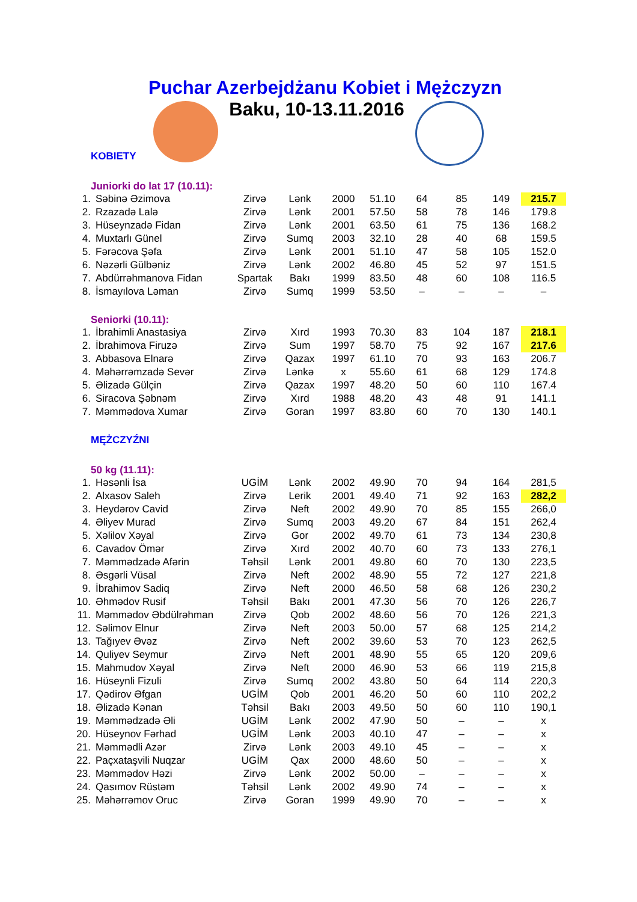Puchar Azerbejdżanu Kobiet i Mężczyzn
Baku, 10-13.11.2016
KOBIETY
Juniorki do lat 17 (10.11):
| 1. | Səbinə Əzimova | Zirvə | Lənk | 2000 | 51.10 | 64 | 85 | 149 | 215.7 |
| 2. | Rzazadə Lalə | Zirvə | Lənk | 2001 | 57.50 | 58 | 78 | 146 | 179.8 |
| 3. | Hüseynzadə Fidan | Zirvə | Lənk | 2001 | 63.50 | 61 | 75 | 136 | 168.2 |
| 4. | Muxtarlı Günel | Zirvə | Sumq | 2003 | 32.10 | 28 | 40 | 68 | 159.5 |
| 5. | Fərəcova Şəfa | Zirvə | Lənk | 2001 | 51.10 | 47 | 58 | 105 | 152.0 |
| 6. | Nəzərli Gülbəniz | Zirvə | Lənk | 2002 | 46.80 | 45 | 52 | 97 | 151.5 |
| 7. | Abdürrəhmanova Fidan | Spartak | Bakı | 1999 | 83.50 | 48 | 60 | 108 | 116.5 |
| 8. | İsmayılova Ləman | Zirvə | Sumq | 1999 | 53.50 | – | – | – | – |
Seniorki (10.11):
| 1. | İbrahimli Anastasiya | Zirvə | Xırd | 1993 | 70.30 | 83 | 104 | 187 | 218.1 |
| 2. | İbrahimova Firuzə | Zirvə | Sum | 1997 | 58.70 | 75 | 92 | 167 | 217.6 |
| 3. | Abbasova Elnarə | Zirvə | Qazax | 1997 | 61.10 | 70 | 93 | 163 | 206.7 |
| 4. | Məhərrəmzadə Sevər | Zirvə | Lənkə | x | 55.60 | 61 | 68 | 129 | 174.8 |
| 5. | Əlizadə Gülçin | Zirvə | Qazax | 1997 | 48.20 | 50 | 60 | 110 | 167.4 |
| 6. | Siracova Şəbnəm | Zirvə | Xırd | 1988 | 48.20 | 43 | 48 | 91 | 141.1 |
| 7. | Məmmədova Xumar | Zirvə | Goran | 1997 | 83.80 | 60 | 70 | 130 | 140.1 |
MĘŻCZYŹNI
50 kg (11.11):
| 1. | Həsənli İsa | UGİM | Lənk | 2002 | 49.90 | 70 | 94 | 164 | 281,5 |
| 2. | Alxasov Saleh | Zirvə | Lerik | 2001 | 49.40 | 71 | 92 | 163 | 282,2 |
| 3. | Heydərov Cavid | Zirvə | Neft | 2002 | 49.90 | 70 | 85 | 155 | 266,0 |
| 4. | Əliyev Murad | Zirvə | Sumq | 2003 | 49.20 | 67 | 84 | 151 | 262,4 |
| 5. | Xəlilov Xəyal | Zirvə | Gor | 2002 | 49.70 | 61 | 73 | 134 | 230,8 |
| 6. | Cavadov Ömər | Zirvə | Xırd | 2002 | 40.70 | 60 | 73 | 133 | 276,1 |
| 7. | Məmmədzadə Afərin | Təhsil | Lənk | 2001 | 49.80 | 60 | 70 | 130 | 223,5 |
| 8. | Əsgərli Vüsal | Zirvə | Neft | 2002 | 48.90 | 55 | 72 | 127 | 221,8 |
| 9. | İbrahimov Sadiq | Zirvə | Neft | 2000 | 46.50 | 58 | 68 | 126 | 230,2 |
| 10. | Əhmədov Rusif | Təhsil | Bakı | 2001 | 47.30 | 56 | 70 | 126 | 226,7 |
| 11. | Məmmədov Əbdülrəhman | Zirvə | Qob | 2002 | 48.60 | 56 | 70 | 126 | 221,3 |
| 12. | Səlimov Elnur | Zirvə | Neft | 2003 | 50.00 | 57 | 68 | 125 | 214,2 |
| 13. | Tağıyev Əvəz | Zirvə | Neft | 2002 | 39.60 | 53 | 70 | 123 | 262,5 |
| 14. | Quliyev Seymur | Zirvə | Neft | 2001 | 48.90 | 55 | 65 | 120 | 209,6 |
| 15. | Mahmudov Xəyal | Zirvə | Neft | 2000 | 46.90 | 53 | 66 | 119 | 215,8 |
| 16. | Hüseynli Fizuli | Zirvə | Sumq | 2002 | 43.80 | 50 | 64 | 114 | 220,3 |
| 17. | Qədirov Əfgan | UGİM | Qob | 2001 | 46.20 | 50 | 60 | 110 | 202,2 |
| 18. | Əlizadə Kənan | Təhsil | Bakı | 2003 | 49.50 | 50 | 60 | 110 | 190,1 |
| 19. | Məmmədzadə Əli | UGİM | Lənk | 2002 | 47.90 | 50 | – | – | x |
| 20. | Hüseynov Fərhad | UGİM | Lənk | 2003 | 40.10 | 47 | – | – | x |
| 21. | Məmmədli Azər | Zirvə | Lənk | 2003 | 49.10 | 45 | – | – | x |
| 22. | Paçxataşvili Nuqzar | UGİM | Qax | 2000 | 48.60 | 50 | – | – | x |
| 23. | Məmmədov Həzi | Zirvə | Lənk | 2002 | 50.00 | – | – | – | x |
| 24. | Qasımov Rüstəm | Təhsil | Lənk | 2002 | 49.90 | 74 | – | – | x |
| 25. | Məhərrəmov Oruc | Zirvə | Goran | 1999 | 49.90 | 70 | – | – | x |